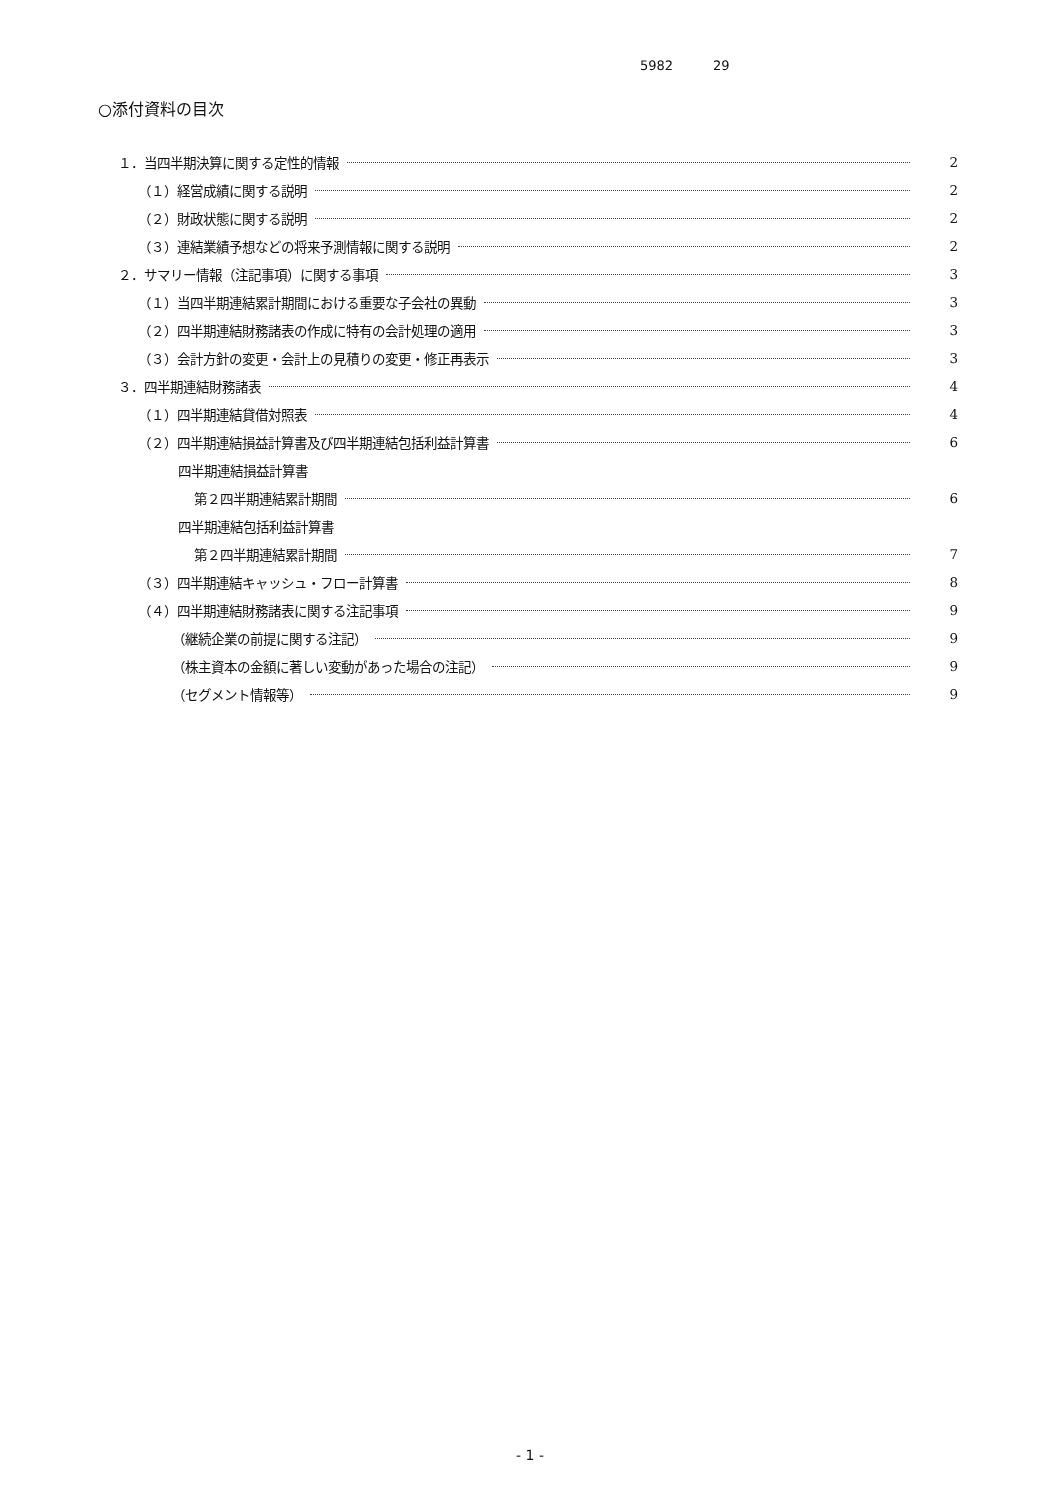5982 29
○添付資料の目次
１．当四半期決算に関する定性的情報 2
（１）経営成績に関する説明 2
（２）財政状態に関する説明 2
（３）連結業績予想などの将来予測情報に関する説明 2
２．サマリー情報（注記事項）に関する事項 3
（１）当四半期連結累計期間における重要な子会社の異動 3
（２）四半期連結財務諸表の作成に特有の会計処理の適用 3
（３）会計方針の変更・会計上の見積りの変更・修正再表示 3
３．四半期連結財務諸表 4
（１）四半期連結貸借対照表 4
（２）四半期連結損益計算書及び四半期連結包括利益計算書 6
四半期連結損益計算書
第２四半期連結累計期間 6
四半期連結包括利益計算書
第２四半期連結累計期間 7
（３）四半期連結キャッシュ・フロー計算書 8
（４）四半期連結財務諸表に関する注記事項 9
（継続企業の前提に関する注記） 9
（株主資本の金額に著しい変動があった場合の注記） 9
（セグメント情報等） 9
- 1 -